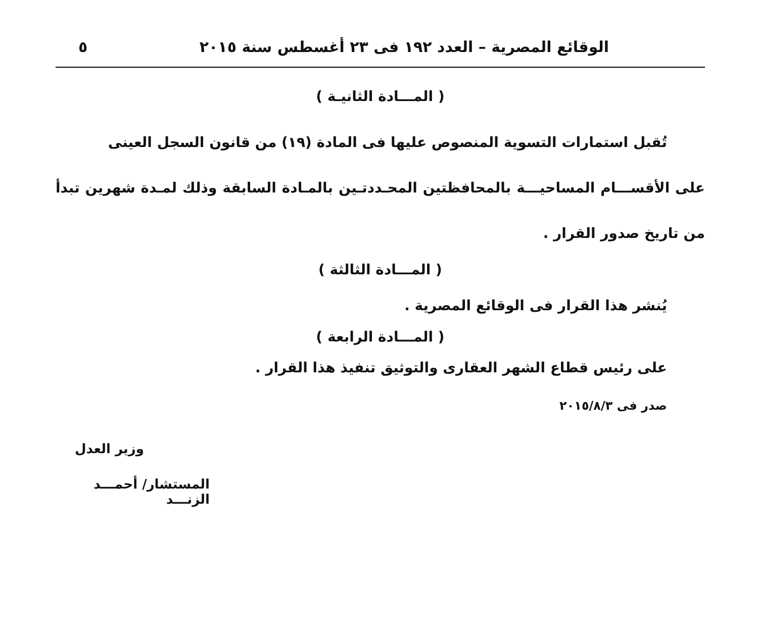الوقائع المصرية – العدد ١٩٢ فى ٢٣ أغسطس سنة ٢٠١٥ ٥
( المـــادة الثانيـة )
تُقبل استمارات التسوية المنصوص عليها فى المادة (١٩) من قانون السجل العينى
على الأقســـام المساحيـــة بالمحافظتين المحـددتـين بالمـادة السابقة وذلك لمـدة شهرين تبدأ من تاريخ صدور القرار .
( المـــادة الثالثة )
يُنشر هذا القرار فى الوقائع المصرية .
( المـــادة الرابعة )
على رئيس قطاع الشهر العقارى والتوثيق تنفيذ هذا القرار .
صدر فى ٢٠١٥/٨/٣
وزير العدل
المستشار/ أحمـــد الزنـــد